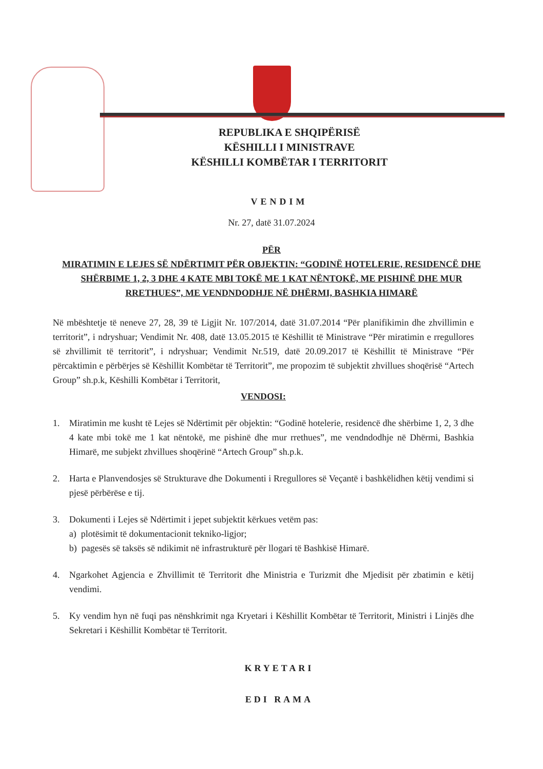REPUBLIKA E SHQIPËRISË
KËSHILLI I MINISTRAVE
KËSHILLI KOMBËTAR I TERRITORIT
VENDIM
Nr. 27, datë 31.07.2024
PËR
MIRATIMIN E LEJES SË NDËRTIMIT PËR OBJEKTIN: “GODINË HOTELERIE, RESIDENCË DHE SHËRBIME 1, 2, 3 DHE 4 KATE MBI TOKË ME 1 KAT NËNTOKË, ME PISHINË DHE MUR RRETHUES”, ME VENDNDODHJE NË DHËRMI, BASHKIA HIMARË
Në mbështetje të neneve 27, 28, 39 të Ligjit Nr. 107/2014, datë 31.07.2014 “Për planifikimin dhe zhvillimin e territorit”, i ndryshuar; Vendimit Nr. 408, datë 13.05.2015 të Këshillit të Ministrave “Për miratimin e rregullores së zhvillimit të territorit”, i ndryshuar; Vendimit Nr.519, datë 20.09.2017 të Këshillit të Ministrave “Për përcaktimin e përbërjes së Këshillit Kombëtar të Territorit”, me propozim të subjektit zhvillues shoqërisë “Artech Group” sh.p.k, Këshilli Kombëtar i Territorit,
VENDOSI:
1. Miratimin me kusht të Lejes së Ndërtimit për objektin: “Godinë hotelerie, residencë dhe shërbime 1, 2, 3 dhe 4 kate mbi tokë me 1 kat nëntokë, me pishinë dhe mur rrethues”, me vendndodhje në Dhërmi, Bashkia Himarë, me subjekt zhvillues shoqërinë “Artech Group” sh.p.k.
2. Harta e Planvendosjes së Strukturave dhe Dokumenti i Rregullores së Veçantë i bashkëlidhen këtij vendimi si pjesë përbërëse e tij.
3. Dokumenti i Lejes së Ndërtimit i jepet subjektit kërkues vetëm pas:
a) plotësimit të dokumentacionit tekniko-ligjor;
b) pagesës së taksës së ndikimit në infrastrukturë për llogari të Bashkisë Himarë.
4. Ngarkohet Agjencia e Zhvillimit të Territorit dhe Ministria e Turizmit dhe Mjedisit për zbatimin e këtij vendimi.
5. Ky vendim hyn në fuqi pas nënshkrimit nga Kryetari i Këshillit Kombëtar të Territorit, Ministri i Linjës dhe Sekretari i Këshillit Kombëtar të Territorit.
KRYETARI
EDI RAMA